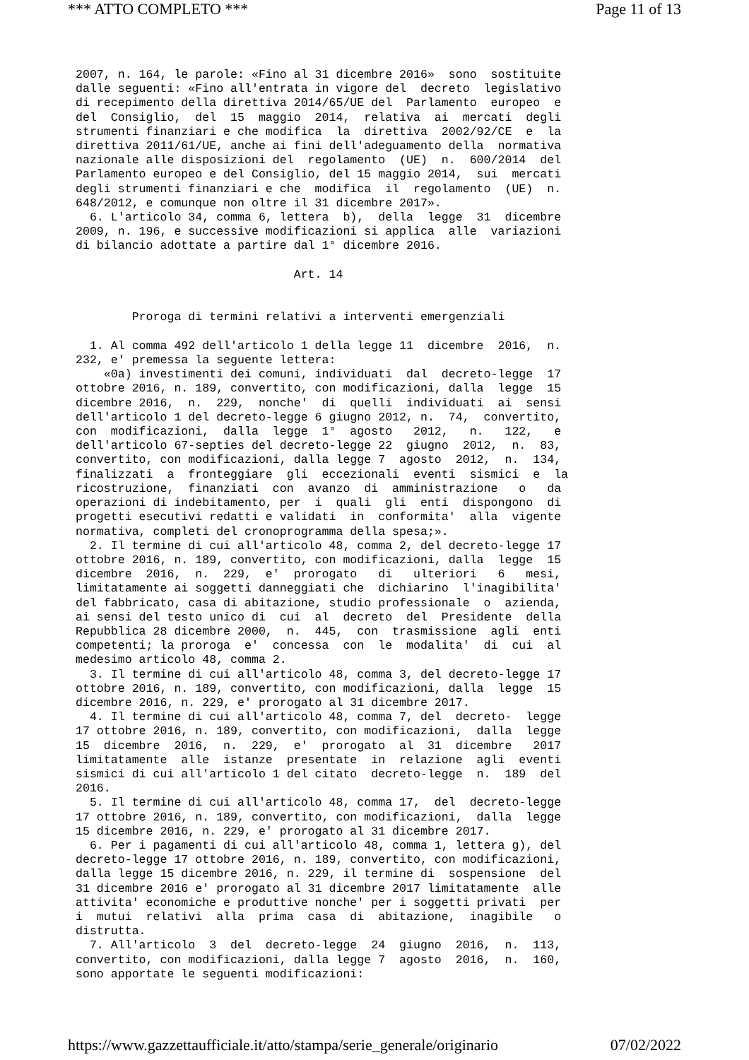*** ATTO COMPLETO *** Page 11 of 13
2007, n. 164, le parole: «Fino al 31 dicembre 2016»  sono  sostituite
dalle seguenti: «Fino all'entrata in vigore del  decreto  legislativo
di recepimento della direttiva 2014/65/UE del  Parlamento  europeo  e
del  Consiglio,  del  15  maggio  2014,  relativa  ai  mercati  degli
strumenti finanziari e che modifica  la  direttiva  2002/92/CE  e  la
direttiva 2011/61/UE, anche ai fini dell'adeguamento della  normativa
nazionale alle disposizioni del  regolamento  (UE)  n.  600/2014  del
Parlamento europeo e del Consiglio, del 15 maggio 2014,  sui  mercati
degli strumenti finanziari e che  modifica  il  regolamento  (UE)  n.
648/2012, e comunque non oltre il 31 dicembre 2017».
  6. L'articolo 34, comma 6, lettera  b),  della  legge  31  dicembre
2009, n. 196, e successive modificazioni si applica  alle  variazioni
di bilancio adottate a partire dal 1° dicembre 2016.

                               Art. 14


        Proroga di termini relativi a interventi emergenziali

  1. Al comma 492 dell'articolo 1 della legge 11  dicembre  2016,  n.
232, e' premessa la seguente lettera:
    «0a) investimenti dei comuni, individuati  dal  decreto-legge  17
ottobre 2016, n. 189, convertito, con modificazioni, dalla  legge  15
dicembre 2016,  n.  229,  nonche'  di  quelli  individuati  ai  sensi
dell'articolo 1 del decreto-legge 6 giugno 2012, n.  74,  convertito,
con  modificazioni,  dalla  legge  1°  agosto   2012,   n.   122,   e
dell'articolo 67-septies del decreto-legge 22  giugno  2012,  n.  83,
convertito, con modificazioni, dalla legge 7  agosto  2012,  n.  134,
finalizzati  a  fronteggiare  gli  eccezionali  eventi  sismici  e  la
ricostruzione,  finanziati  con  avanzo  di  amministrazione   o   da
operazioni di indebitamento, per  i  quali  gli  enti  dispongono  di
progetti esecutivi redatti e validati  in  conformita'  alla  vigente
normativa, completi del cronoprogramma della spesa;».
  2. Il termine di cui all'articolo 48, comma 2, del decreto-legge 17
ottobre 2016, n. 189, convertito, con modificazioni, dalla  legge  15
dicembre  2016,  n.  229,  e'  prorogato   di   ulteriori   6   mesi,
limitatamente ai soggetti danneggiati che  dichiarino  l'inagibilita'
del fabbricato, casa di abitazione, studio professionale  o  azienda,
ai sensi del testo unico di  cui  al  decreto  del  Presidente  della
Repubblica 28 dicembre 2000,  n.  445,  con  trasmissione  agli  enti
competenti; la proroga  e'  concessa  con  le  modalita'  di  cui  al
medesimo articolo 48, comma 2.
  3. Il termine di cui all'articolo 48, comma 3, del decreto-legge 17
ottobre 2016, n. 189, convertito, con modificazioni, dalla  legge  15
dicembre 2016, n. 229, e' prorogato al 31 dicembre 2017.
  4. Il termine di cui all'articolo 48, comma 7, del  decreto-  legge
17 ottobre 2016, n. 189, convertito, con modificazioni,  dalla  legge
15  dicembre  2016,  n.  229,  e'  prorogato  al  31  dicembre   2017
limitatamente  alle  istanze  presentate  in  relazione  agli  eventi
sismici di cui all'articolo 1 del citato  decreto-legge  n.  189  del
2016.
  5. Il termine di cui all'articolo 48, comma 17,  del  decreto-legge
17 ottobre 2016, n. 189, convertito, con modificazioni,  dalla  legge
15 dicembre 2016, n. 229, e' prorogato al 31 dicembre 2017.
  6. Per i pagamenti di cui all'articolo 48, comma 1, lettera g), del
decreto-legge 17 ottobre 2016, n. 189, convertito, con modificazioni,
dalla legge 15 dicembre 2016, n. 229, il termine di  sospensione  del
31 dicembre 2016 e' prorogato al 31 dicembre 2017 limitatamente  alle
attivita' economiche e produttive nonche' per i soggetti privati  per
i  mutui  relativi  alla  prima  casa  di  abitazione,  inagibile   o
distrutta.
  7. All'articolo  3  del  decreto-legge  24  giugno  2016,  n.  113,
convertito, con modificazioni, dalla legge 7  agosto  2016,  n.  160,
sono apportate le seguenti modificazioni:
https://www.gazzettaufficiale.it/atto/stampa/serie_generale/originario 07/02/2022